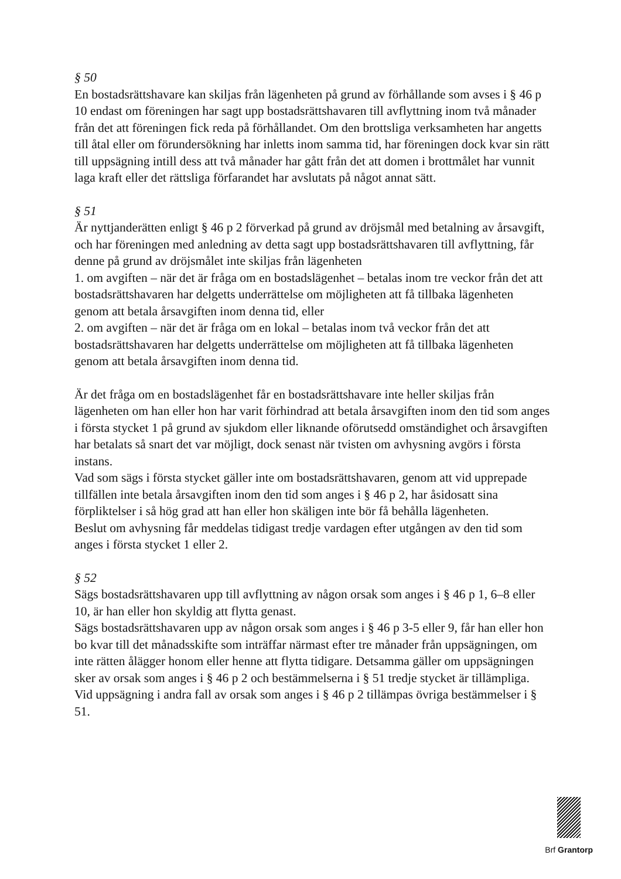§ 50
En bostadsrättshavare kan skiljas från lägenheten på grund av förhållande som avses i § 46 p 10 endast om föreningen har sagt upp bostadsrättshavaren till avflyttning inom två månader från det att föreningen fick reda på förhållandet. Om den brottsliga verksamheten har angetts till åtal eller om förundersökning har inletts inom samma tid, har föreningen dock kvar sin rätt till uppsägning intill dess att två månader har gått från det att domen i brottmålet har vunnit laga kraft eller det rättsliga förfarandet har avslutats på något annat sätt.
§ 51
Är nyttjanderätten enligt § 46 p 2 förverkad på grund av dröjsmål med betalning av årsavgift, och har föreningen med anledning av detta sagt upp bostadsrättshavaren till avflyttning, får denne på grund av dröjsmålet inte skiljas från lägenheten
1. om avgiften – när det är fråga om en bostadslägenhet – betalas inom tre veckor från det att bostadsrättshavaren har delgetts underrättelse om möjligheten att få tillbaka lägenheten genom att betala årsavgiften inom denna tid, eller
2. om avgiften – när det är fråga om en lokal – betalas inom två veckor från det att bostadsrättshavaren har delgetts underrättelse om möjligheten att få tillbaka lägenheten genom att betala årsavgiften inom denna tid.
Är det fråga om en bostadslägenhet får en bostadsrättshavare inte heller skiljas från lägenheten om han eller hon har varit förhindrad att betala årsavgiften inom den tid som anges i första stycket 1 på grund av sjukdom eller liknande oförutsedd omständighet och årsavgiften har betalats så snart det var möjligt, dock senast när tvisten om avhysning avgörs i första instans.
Vad som sägs i första stycket gäller inte om bostadsrättshavaren, genom att vid upprepade tillfällen inte betala årsavgiften inom den tid som anges i § 46 p 2, har åsidosatt sina förpliktelser i så hög grad att han eller hon skäligen inte bör få behålla lägenheten.
Beslut om avhysning får meddelas tidigast tredje vardagen efter utgången av den tid som anges i första stycket 1 eller 2.
§ 52
Sägs bostadsrättshavaren upp till avflyttning av någon orsak som anges i § 46 p 1, 6–8 eller 10, är han eller hon skyldig att flytta genast.
Sägs bostadsrättshavaren upp av någon orsak som anges i § 46 p 3-5 eller 9, får han eller hon bo kvar till det månadsskifte som inträffar närmast efter tre månader från uppsägningen, om inte rätten ålägger honom eller henne att flytta tidigare. Detsamma gäller om uppsägningen sker av orsak som anges i § 46 p 2 och bestämmelserna i § 51 tredje stycket är tillämpliga.
Vid uppsägning i andra fall av orsak som anges i § 46 p 2 tillämpas övriga bestämmelser i § 51.
Brf Grantorp